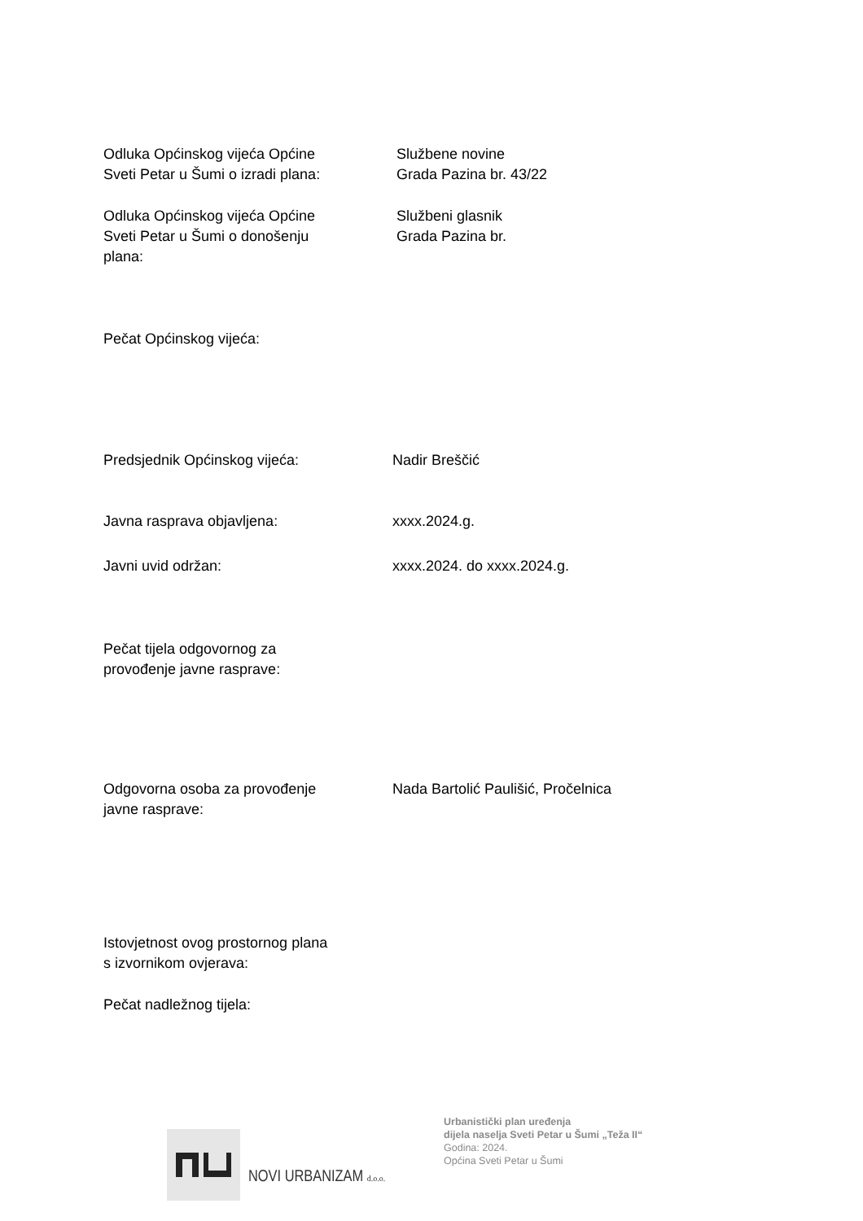Odluka Općinskog vijeća Općine
Sveti Petar u Šumi o izradi plana:
Službene novine
Grada Pazina br. 43/22
Odluka Općinskog vijeća Općine
Sveti Petar u Šumi o donošenju
plana:
Službeni glasnik
Grada Pazina br.
Pečat Općinskog vijeća:
Predsjednik Općinskog vijeća: Nadir Breščić
Javna rasprava objavljena: xxxx.2024.g.
Javni uvid održan: xxxx.2024. do xxxx.2024.g.
Pečat tijela odgovornog za
provođenje javne rasprave:
Odgovorna osoba za provođenje
javne rasprave:
Nada Bartolić Paulišić, Pročelnica
Istovjetnost ovog prostornog plana
s izvornikom ovjerava:
Pečat nadležnog tijela:
NOVI URBANIZAM d.o.o.
Urbanistički plan uređenja
dijela naselja Sveti Petar u Šumi „Teža II“
Godina: 2024.
Općina Sveti Petar u Šumi